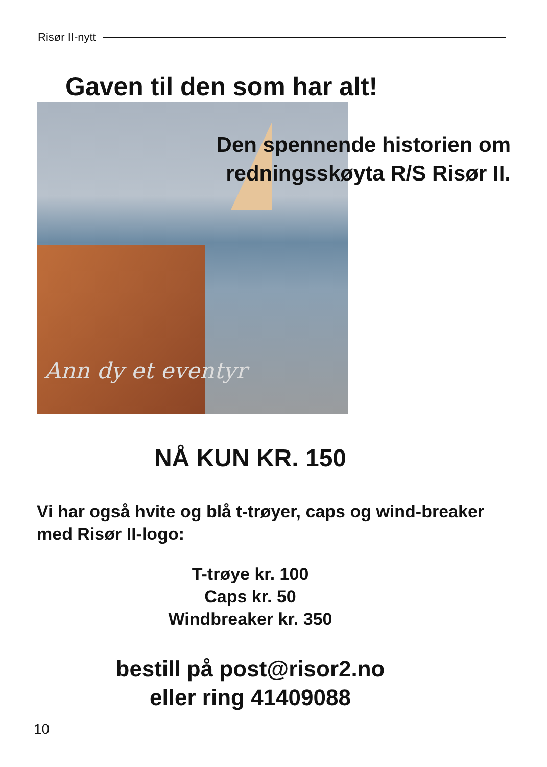Risør II-nytt
Gaven til den som har alt!
Ann dy et eventyr
Den spennende historien om
redningsskøyta R/S Risør II.
NÅ KUN KR. 150
Vi har også hvite og blå t-trøyer, caps og wind-breaker med Risør II-logo:
T-trøye kr. 100
Caps kr. 50
Windbreaker kr. 350
bestill på post@risor2.no
eller ring 41409088
10